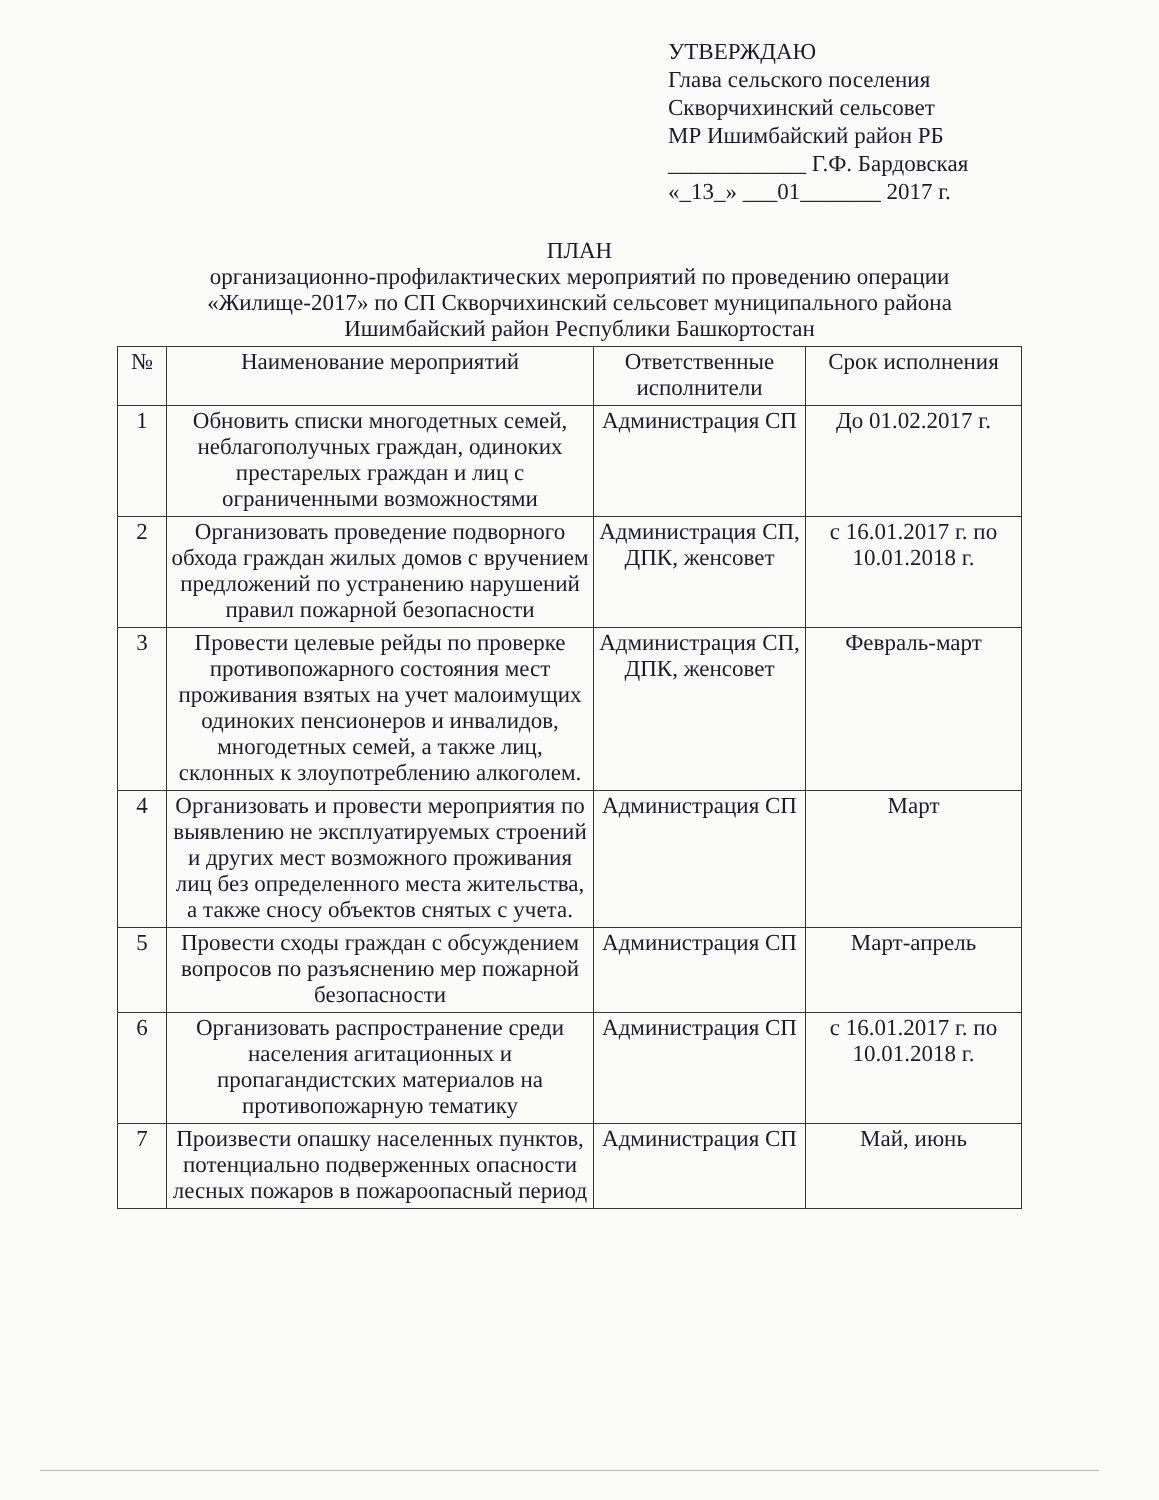УТВЕРЖДАЮ
Глава сельского поселения
Скворчихинский сельсовет
МР Ишимбайский район РБ
____________ Г.Ф. Бардовская
«_13_» ___01_______ 2017 г.
ПЛАН
организационно-профилактических мероприятий по проведению операции
«Жилище-2017» по СП Скворчихинский сельсовет муниципального района
Ишимбайский район Республики Башкортостан
| № | Наименование мероприятий | Ответственные исполнители | Срок исполнения |
| --- | --- | --- | --- |
| 1 | Обновить списки многодетных семей, неблагополучных граждан, одиноких престарелых граждан и лиц с ограниченными возможностями | Администрация СП | До 01.02.2017 г. |
| 2 | Организовать проведение подворного обхода граждан жилых домов с вручением предложений по устранению нарушений правил пожарной безопасности | Администрация СП, ДПК, женсовет | с 16.01.2017 г. по 10.01.2018 г. |
| 3 | Провести целевые рейды по проверке противопожарного состояния мест проживания взятых на учет малоимущих одиноких пенсионеров и инвалидов, многодетных семей, а также лиц, склонных к злоупотреблению алкоголем. | Администрация СП, ДПК, женсовет | Февраль-март |
| 4 | Организовать и провести мероприятия по выявлению не эксплуатируемых строений и других мест возможного проживания лиц без определенного места жительства, а также сносу объектов снятых с учета. | Администрация СП | Март |
| 5 | Провести сходы граждан с обсуждением вопросов по разъяснению мер пожарной безопасности | Администрация СП | Март-апрель |
| 6 | Организовать распространение среди населения агитационных и пропагандистских материалов на противопожарную тематику | Администрация СП | с 16.01.2017 г. по 10.01.2018 г. |
| 7 | Произвести опашку населенных пунктов, потенциально подверженных опасности лесных пожаров в пожароопасный период | Администрация СП | Май, июнь |